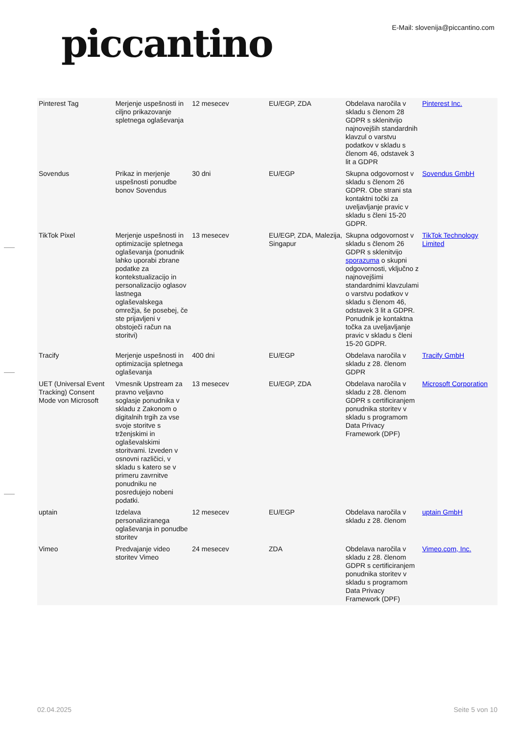piccantino
E-Mail: slovenija@piccantino.com
| Pinterest Tag | Merjenje uspešnosti in ciljno prikazovanje spletnega oglaševanja | 12 mesecev | EU/EGP, ZDA | Obdelava naročila v skladu s členom 28 GDPR s sklenitvijo najnovejših standardnih klavzul o varstvu podatkov v skladu s členom 46, odstavek 3 lit a GDPR | Pinterest Inc. |
| Sovendus | Prikaz in merjenje uspešnosti ponudbe bonov Sovendus | 30 dni | EU/EGP | Skupna odgovornost v skladu s členom 26 GDPR. Obe strani sta kontaktni točki za uveljavljanje pravic v skladu s členi 15-20 GDPR. | Sovendus GmbH |
| TikTok Pixel | Merjenje uspešnosti in optimizacije spletnega oglaševanja (ponudnik lahko uporabi zbrane podatke za kontekstualizacijo in personalizacijo oglasov lastnega oglaševalskega omrežja, še posebej, če ste prijavljeni v obstoječi račun na storitvi) | 13 mesecev | EU/EGP, ZDA, Malezija, Singapur | Skupna odgovornost v skladu s členom 26 GDPR s sklenitvijo sporazuma o skupni odgovornosti, vključno z najnovejšimi standardnimi klavzulami o varstvu podatkov v skladu s členom 46, odstavek 3 lit a GDPR. Ponudnik je kontaktna točka za uveljavljanje pravic v skladu s členi 15-20 GDPR. | TikTok Technology Limited |
| Tracify | Merjenje uspešnosti in optimizacija spletnega oglaševanja | 400 dni | EU/EGP | Obdelava naročila v skladu z 28. členom GDPR | Tracify GmbH |
| UET (Universal Event Tracking) Consent Mode von Microsoft | Vmesnik Upstream za pravno veljavno soglasje ponudnika v skladu z Zakonom o digitalnih trgih za vse svoje storitve s trženjskimi in oglaševalskimi storitvami. Izveden v osnovni različici, v skladu s katero se v primeru zavrnitve ponudniku ne posredujejo nobeni podatki. | 13 mesecev | EU/EGP, ZDA | Obdelava naročila v skladu z 28. členom GDPR s certificiranjem ponudnika storitev v skladu s programom Data Privacy Framework (DPF) | Microsoft Corporation |
| uptain | Izdelava personaliziranega oglaševanja in ponudbe storitev | 12 mesecev | EU/EGP | Obdelava naročila v skladu z 28. členom | uptain GmbH |
| Vimeo | Predvajanje video storitev Vimeo | 24 mesecev | ZDA | Obdelava naročila v skladu z 28. členom GDPR s certificiranjem ponudnika storitev v skladu s programom Data Privacy Framework (DPF) | Vimeo.com, Inc. |
02.04.2025 Seite 5 von 10